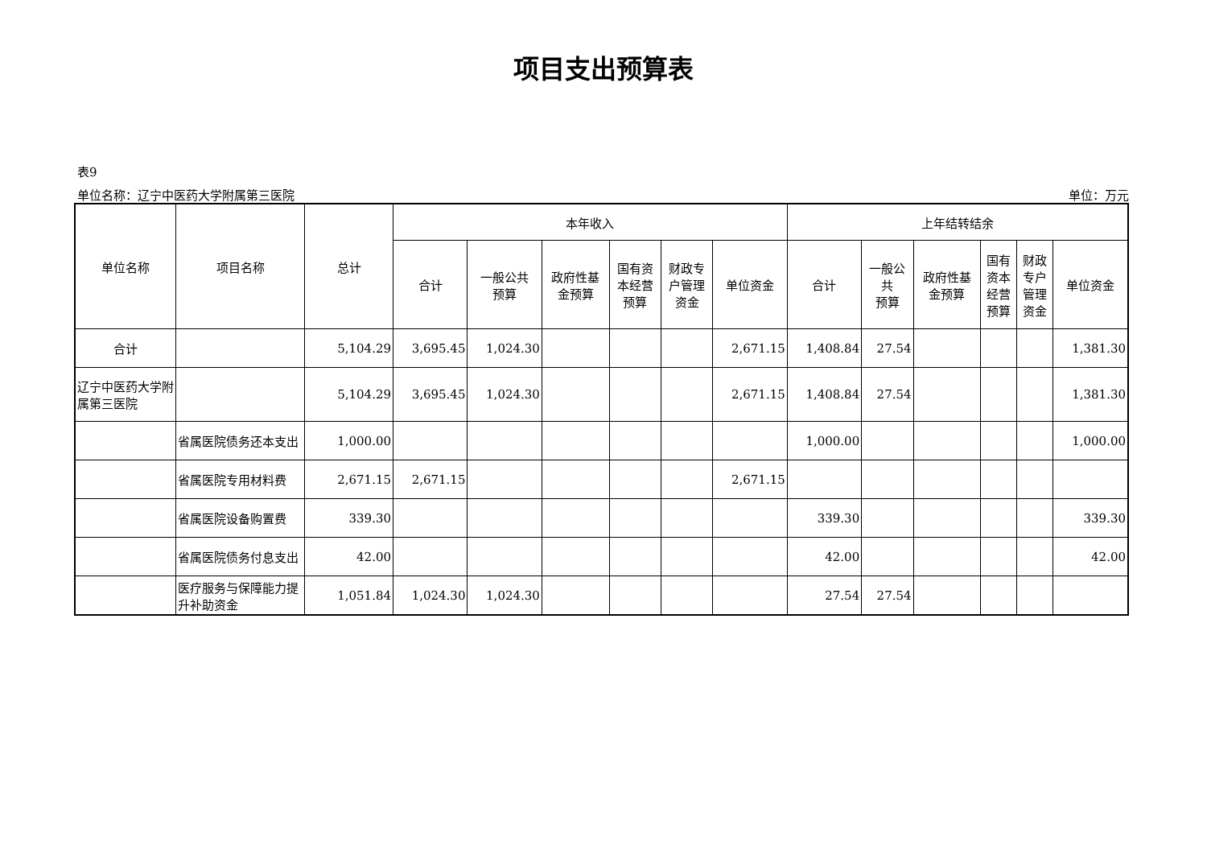项目支出预算表
表9
单位名称：辽宁中医药大学附属第三医院 单位：万元
| 单位名称 | 项目名称 | 总计 | 本年收入 | | | | | | 上年结转结余 | | | | | |
| --- | --- | --- | --- | --- | --- | --- | --- | --- | --- | --- | --- | --- | --- | --- |
| | | | 合计 | 一般公共 预算 | 政府性基 金预算 | 国有资 本经营 预算 | 财政专 户管理 资金 | 单位资金 | 合计 | 一般公 共 预算 | 政府性基 金预算 | 国有 资本 经营 预算 | 财政 专户 管理 资金 | 单位资金 |
| 合计 | | 5,104.29 | 3,695.45 | 1,024.30 | | | | 2,671.15 | 1,408.84 | 27.54 | | | | 1,381.30 |
| 辽宁中医药大学附属第三医院 | | 5,104.29 | 3,695.45 | 1,024.30 | | | | 2,671.15 | 1,408.84 | 27.54 | | | | 1,381.30 |
| | 省属医院债务还本支出 | 1,000.00 | | | | | | | 1,000.00 | | | | | 1,000.00 |
| | 省属医院专用材料费 | 2,671.15 | 2,671.15 | | | | | 2,671.15 | | | | | | |
| | 省属医院设备购置费 | 339.30 | | | | | | | 339.30 | | | | | 339.30 |
| | 省属医院债务付息支出 | 42.00 | | | | | | | 42.00 | | | | | 42.00 |
| | 医疗服务与保障能力提升补助资金 | 1,051.84 | 1,024.30 | 1,024.30 | | | | | 27.54 | 27.54 | | | | |